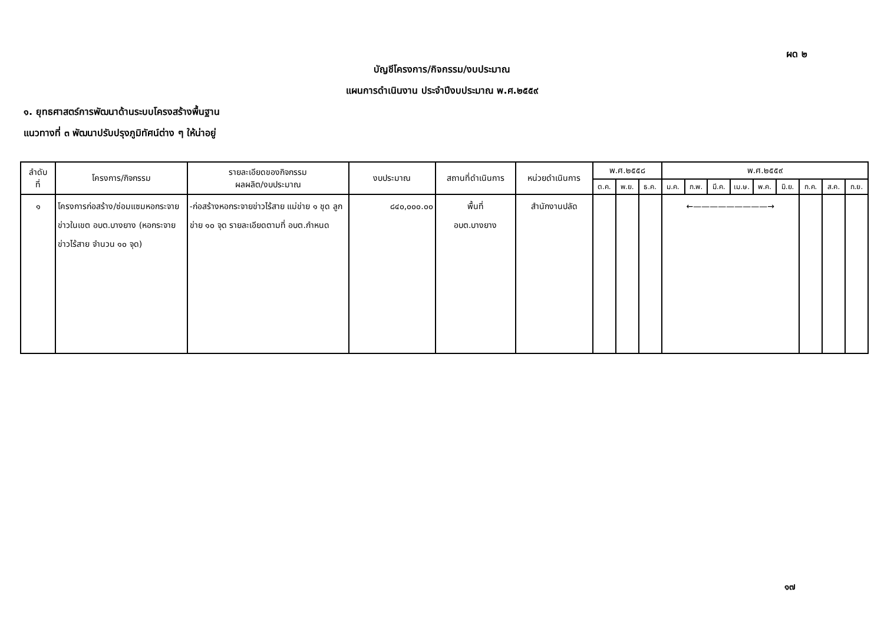ผด ๒
บัญชีโครงการ/กิจกรรม/งบประมาณ
แผนการดำเนินงาน ประจำปีงบประมาณ พ.ศ.๒๕๕๙
๑. ยุทธศาสตร์การพัฒนาด้านระบบโครงสร้างพื้นฐาน
แนวทางที่ ๓ พัฒนาปรับปรุงภูมิทัศน์ต่าง ๆ ให้น่าอยู่
| ลำดับ ที่ | โครงการ/กิจกรรม | รายละเอียดของกิจกรรม ผลผลิต/งบประมาณ | งบประมาณ | สถานที่ดำเนินการ | หน่วยดำเนินการ | พ.ศ.๒๕๕๘ | | | พ.ศ.๒๕๕๙ | | | | | | | | |
| --- | --- | --- | --- | --- | --- | --- | --- | --- | --- | --- | --- | --- | --- | --- | --- | --- | --- |
| | | | | | | ต.ค. | พ.ย. | ธ.ค. | ม.ค. | ก.พ. | มี.ค. | เม.ษ. | พ.ค. | มิ.ย. | ก.ค. | ส.ค. | ก.ย. |
| ๑ | โครงการก่อสร้าง/ซ่อมแซมหอกระจายข่าวในเขต อบต.บางยาง (หอกระจายข่าวไร้สาย จำนวน ๑๐ จุด) | -ก่อสร้างหอกระจายข่าวไร้สาย แม่ข่าย ๑ ชุด ลูกข่าย ๑๐ จุด รายละเอียดตามที่ อบต.กำหนด | ๘๔๐,๐๐๐.๐๐ | พื้นที่ อบต.บางยาง | สำนักงานปลัด | | | | ←—————————→ | | | | | | | | |
๑๗